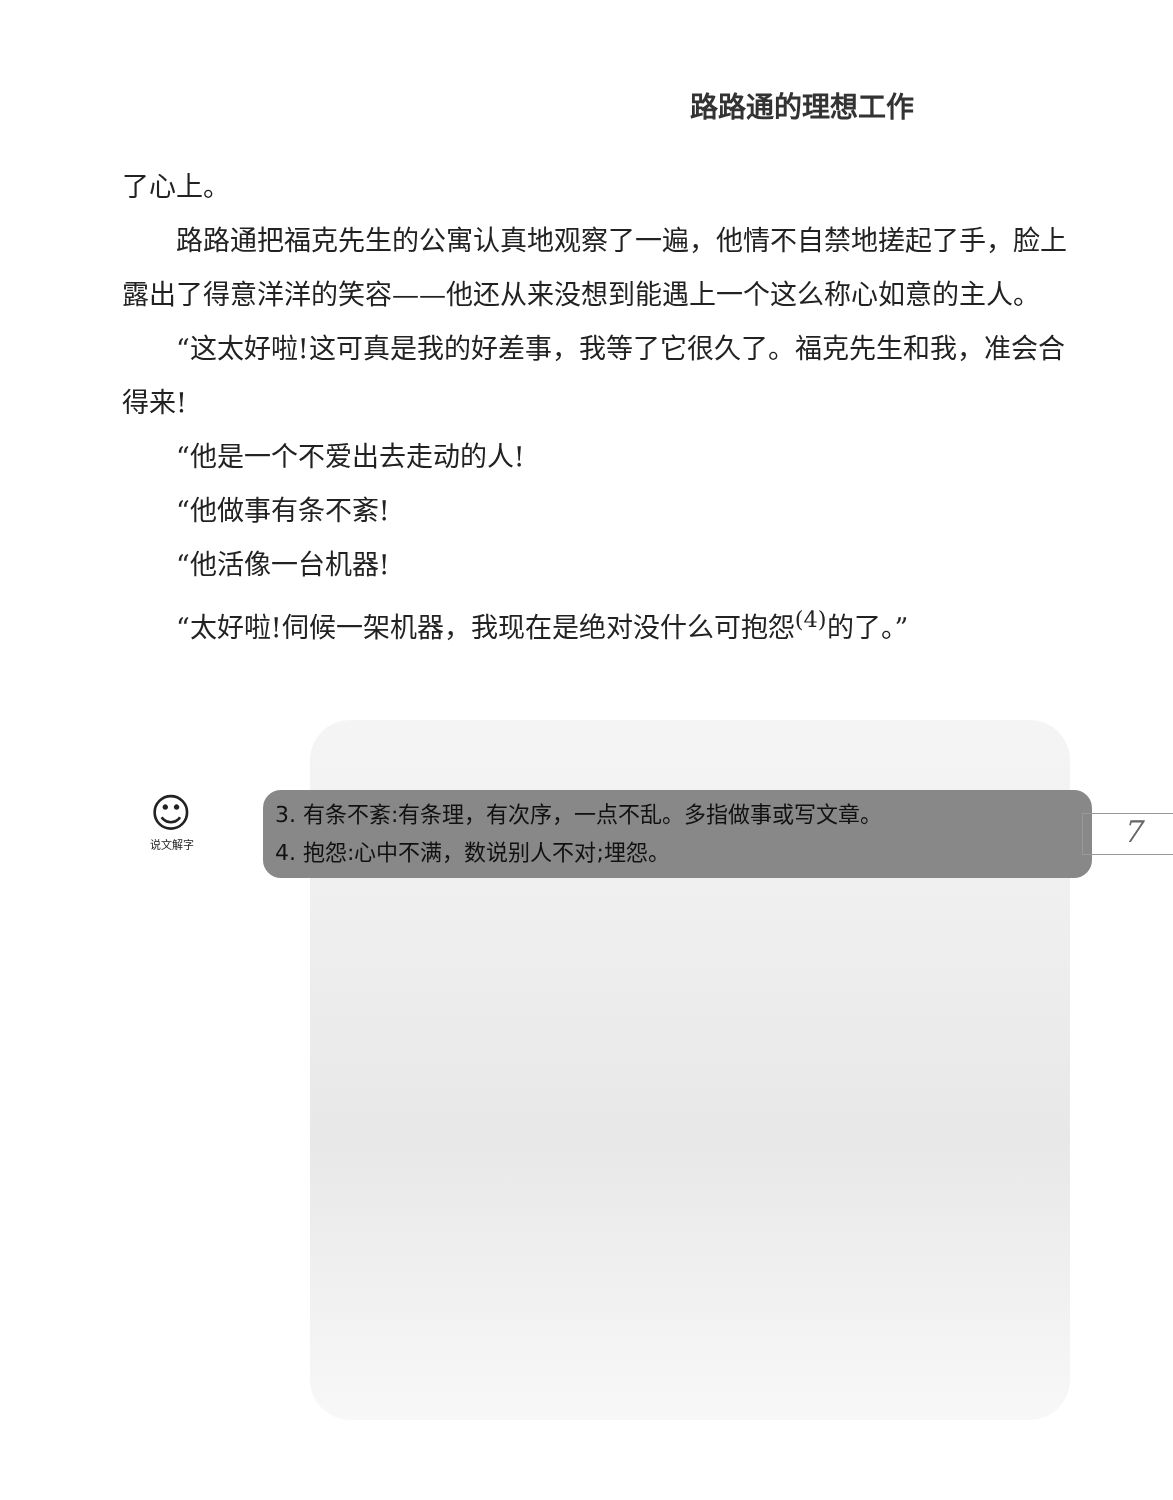路路通的理想工作
了心上。
路路通把福克先生的公寓认真地观察了一遍，他情不自禁地搓起了手，脸上露出了得意洋洋的笑容——他还从来没想到能遇上一个这么称心如意的主人。
“这太好啦!这可真是我的好差事，我等了它很久了。福克先生和我，准会合得来!
“他是一个不爱出去走动的人!
“他做事有条不紊!
“他活像一台机器!
“太好啦!伺候一架机器，我现在是绝对没什么可抱怨<sup>(4)</sup>的了。”
☺
说文解字
3. 有条不紊:有条理，有次序，一点不乱。多指做事或写文章。
4. 抱怨:心中不满，数说别人不对;埋怨。
7